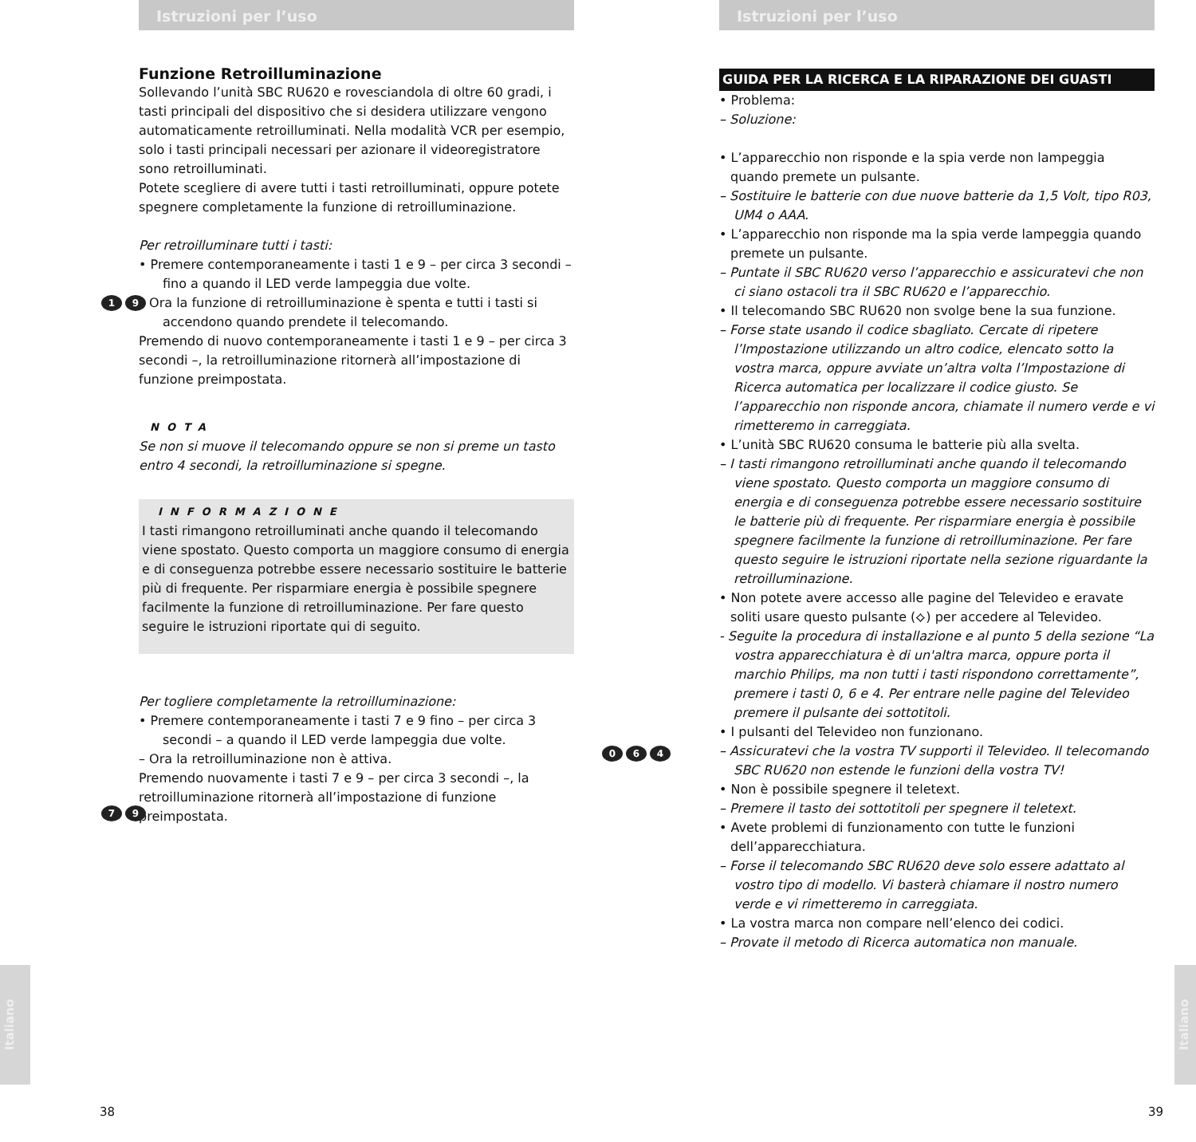Istruzioni per l’uso
Funzione Retroilluminazione
Sollevando l’unità SBC RU620 e rovesciandola di oltre 60 gradi, i tasti principali del dispositivo che si desidera utilizzare vengono automaticamente retroilluminati. Nella modalità VCR per esempio, solo i tasti principali necessari per azionare il videoregistratore sono retroilluminati.
Potete scegliere di avere tutti i tasti retroilluminati, oppure potete spegnere completamente la funzione di retroilluminazione.
Per retroilluminare tutti i tasti:
• Premere contemporaneamente i tasti 1 e 9 – per circa 3 secondi – fino a quando il LED verde lampeggia due volte.
– Ora la funzione di retroilluminazione è spenta e tutti i tasti si accendono quando prendete il telecomando.
Premendo di nuovo contemporaneamente i tasti 1 e 9 – per circa 3 secondi –, la retroilluminazione ritornerà all’impostazione di funzione preimpostata.
NOTA
Se non si muove il telecomando oppure se non si preme un tasto entro 4 secondi, la retroilluminazione si spegne.
INFORMAZIONE
I tasti rimangono retroilluminati anche quando il telecomando viene spostato. Questo comporta un maggiore consumo di energia e di conseguenza potrebbe essere necessario sostituire le batterie più di frequente. Per risparmiare energia è possibile spegnere facilmente la funzione di retroilluminazione. Per fare questo seguire le istruzioni riportate qui di seguito.
Per togliere completamente la retroilluminazione:
• Premere contemporaneamente i tasti 7 e 9 fino – per circa 3 secondi – a quando il LED verde lampeggia due volte.
– Ora la retroilluminazione non è attiva.
Premendo nuovamente i tasti 7 e 9 – per circa 3 secondi –, la retroilluminazione ritornerà all’impostazione di funzione preimpostata.
1 9
7 9
Italiano
38
Istruzioni per l’uso
GUIDA PER LA RICERCA E LA RIPARAZIONE DEI GUASTI
• Problema:
– Soluzione:
• L’apparecchio non risponde e la spia verde non lampeggia quando premete un pulsante.
– Sostituire le batterie con due nuove batterie da 1,5 Volt, tipo R03, UM4 o AAA.
• L’apparecchio non risponde ma la spia verde lampeggia quando premete un pulsante.
– Puntate il SBC RU620 verso l’apparecchio e assicuratevi che non ci siano ostacoli tra il SBC RU620 e l’apparecchio.
• Il telecomando SBC RU620 non svolge bene la sua funzione.
– Forse state usando il codice sbagliato. Cercate di ripetere l’Impostazione utilizzando un altro codice, elencato sotto la vostra marca, oppure avviate un’altra volta l’Impostazione di Ricerca automatica per localizzare il codice giusto. Se l’apparecchio non risponde ancora, chiamate il numero verde e vi rimetteremo in carreggiata.
• L’unità SBC RU620 consuma le batterie più alla svelta.
– I tasti rimangono retroilluminati anche quando il telecomando viene spostato. Questo comporta un maggiore consumo di energia e di conseguenza potrebbe essere necessario sostituire le batterie più di frequente. Per risparmiare energia è possibile spegnere facilmente la funzione di retroilluminazione. Per fare questo seguire le istruzioni riportate nella sezione riguardante la retroilluminazione.
• Non potete avere accesso alle pagine del Televideo e eravate soliti usare questo pulsante (⟡) per accedere al Televideo.
- Seguite la procedura di installazione e al punto 5 della sezione “La vostra apparecchiatura è di un'altra marca, oppure porta il marchio Philips, ma non tutti i tasti rispondono correttamente”, premere i tasti 0, 6 e 4. Per entrare nelle pagine del Televideo premere il pulsante dei sottotitoli.
• I pulsanti del Televideo non funzionano.
– Assicuratevi che la vostra TV supporti il Televideo. Il telecomando SBC RU620 non estende le funzioni della vostra TV!
• Non è possibile spegnere il teletext.
– Premere il tasto dei sottotitoli per spegnere il teletext.
• Avete problemi di funzionamento con tutte le funzioni dell’apparecchiatura.
– Forse il telecomando SBC RU620 deve solo essere adattato al vostro tipo di modello. Vi basterà chiamare il nostro numero verde e vi rimetteremo in carreggiata.
• La vostra marca non compare nell’elenco dei codici.
– Provate il metodo di Ricerca automatica non manuale.
0 6 4
Italiano
39